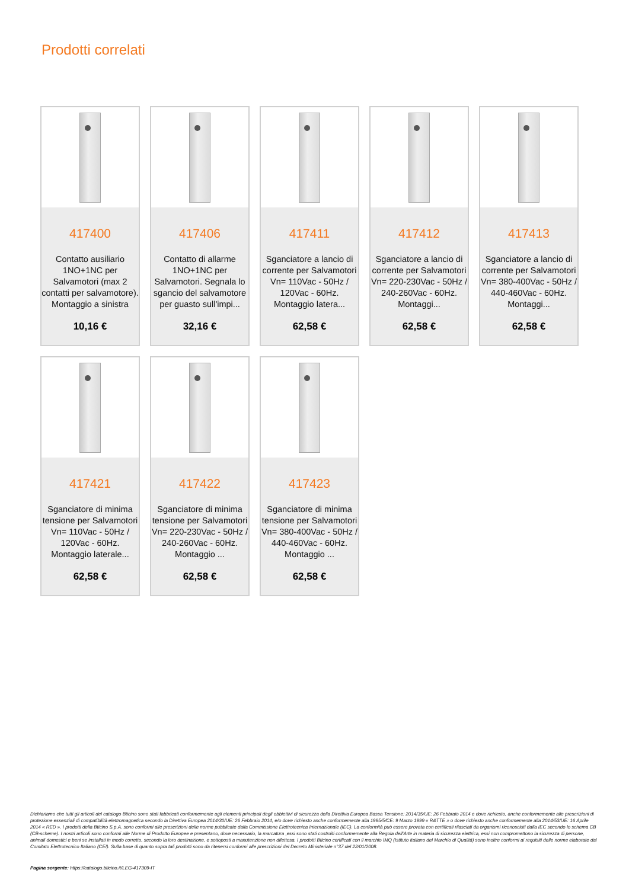Prodotti correlati
417400
Contatto ausiliario 1NO+1NC per Salvamotori (max 2 contatti per salvamotore). Montaggio a sinistra
10,16 €
417406
Contatto di allarme 1NO+1NC per Salvamotori. Segnala lo sgancio del salvamotore per guasto sull'impi...
32,16 €
417411
Sganciatore a lancio di corrente per Salvamotori Vn= 110Vac - 50Hz / 120Vac - 60Hz. Montaggio latera...
62,58 €
417412
Sganciatore a lancio di corrente per Salvamotori Vn= 220-230Vac - 50Hz / 240-260Vac - 60Hz. Montaggi...
62,58 €
417413
Sganciatore a lancio di corrente per Salvamotori Vn= 380-400Vac - 50Hz / 440-460Vac - 60Hz. Montaggi...
62,58 €
417421
Sganciatore di minima tensione per Salvamotori Vn= 110Vac - 50Hz / 120Vac - 60Hz. Montaggio laterale...
62,58 €
417422
Sganciatore di minima tensione per Salvamotori Vn= 220-230Vac - 50Hz / 240-260Vac - 60Hz. Montaggio ...
62,58 €
417423
Sganciatore di minima tensione per Salvamotori Vn= 380-400Vac - 50Hz / 440-460Vac - 60Hz. Montaggio ...
62,58 €
Dichiariamo che tutti gli articoli del catalogo Bticino sono stati fabbricati conformemente agli elementi principali degli obbiettivi di sicurezza della Direttiva Europea Bassa Tensione: 2014/35/UE: 26 Febbraio 2014 e dove richiesto, anche conformemente alle prescrizioni di protezione essenziali di compatibilità elettromagnetica secondo la Direttiva Europea 2014/30/UE: 26 Febbraio 2014, e/o dove richiesto anche conformemente alla 1995/5/CE: 9 Marzo 1999 « R&TTE » o dove richiesto anche conformemente alla 2014/53/UE: 16 Aprile 2014 « RED ». I prodotti della Bticino S.p.A. sono conformi alle prescrizioni delle norme pubblicate dalla Commissione Elettrotecnica Internazionale (IEC). La conformità può essere provata con certificati rilasciati da organismi riconosciuti dalla IEC secondo lo schema CB (CB-scheme). I nostri articoli sono conformi alle Norme di Prodotto Europee e presentano, dove necessario, la marcatura ,essi sono stati costruiti conformemente alla Regola dell'Arte in materia di sicurezza elettrica, essi non compromettono la sicurezza di persone, animali domestici e beni se installati in modo corretto, secondo la loro destinazione, e sottoposti a manutenzione non difettosa. I prodotti Bticino certificati con il marchio IMQ (Istituto italiano del Marchio di Qualità) sono inoltre conformi ai requisiti delle norme elaborate dal Comitato Elettrotecnico Italiano (CEI). Sulla base di quanto sopra tali prodotti sono da ritenersi conformi alle prescrizioni del Decreto Ministeriale n°37 del 22/01/2008.
Pagina sorgente: https://catalogo.bticino.it/LEG-417309-IT